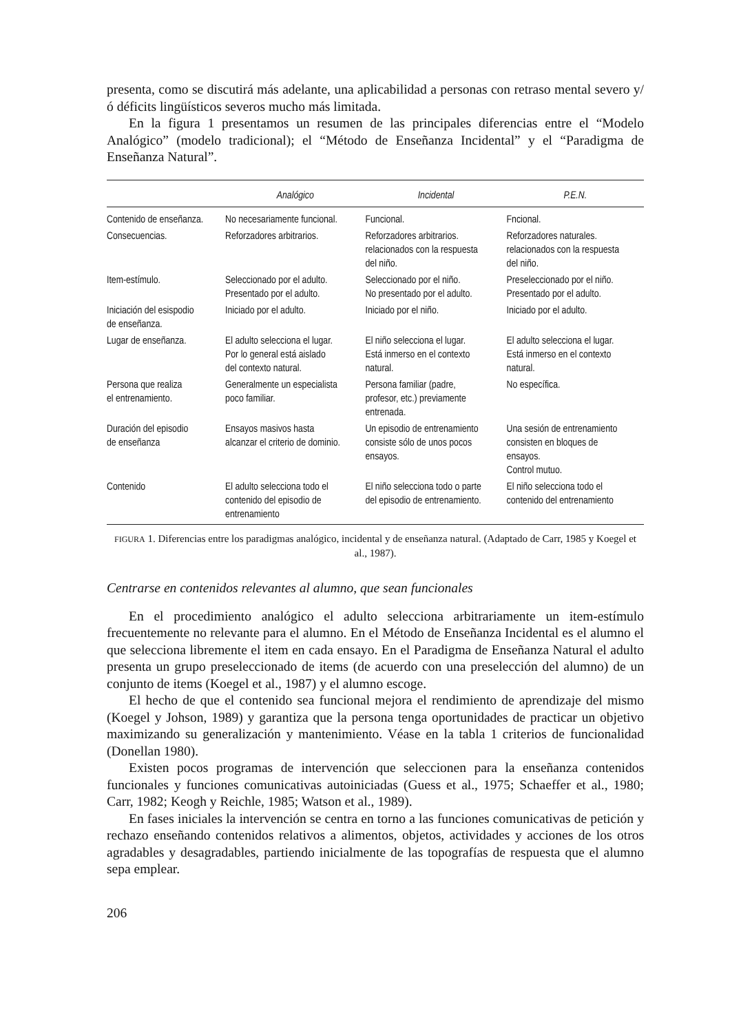presenta, como se discutirá más adelante, una aplicabilidad a personas con retraso mental severo y/ó déficits lingüísticos severos mucho más limitada.
En la figura 1 presentamos un resumen de las principales diferencias entre el “Modelo Analógico” (modelo tradicional); el “Método de Enseñanza Incidental” y el “Paradigma de Enseñanza Natural”.
| | Analógico | Incidental | P.E.N. |
| --- | --- | --- | --- |
| Contenido de enseñanza. | No necesariamente funcional. | Funcional. | Fncional. |
| Consecuencias. | Reforzadores arbitrarios. | Reforzadores arbitrarios. relacionados con la respuesta del niño. | Reforzadores naturales. relacionados con la respuesta del niño. |
| Item-estímulo. | Seleccionado por el adulto. Presentado por el adulto. | Seleccionado por el niño. No presentado por el adulto. | Preseleccionado por el niño. Presentado por el adulto. |
| Iniciación del esispodio de enseñanza. | Iniciado por el adulto. | Iniciado por el niño. | Iniciado por el adulto. |
| Lugar de enseñanza. | El adulto selecciona el lugar. Por lo general está aislado del contexto natural. | El niño selecciona el lugar. Está inmerso en el contexto natural. | El adulto selecciona el lugar. Está inmerso en el contexto natural. |
| Persona que realiza el entrenamiento. | Generalmente un especialista poco familiar. | Persona familiar (padre, profesor, etc.) previamente entrenada. | No específica. |
| Duración del episodio de enseñanza | Ensayos masivos hasta alcanzar el criterio de dominio. | Un episodio de entrenamiento consiste sólo de unos pocos ensayos. | Una sesión de entrenamiento consisten en bloques de ensayos. Control mutuo. |
| Contenido | El adulto selecciona todo el contenido del episodio de entrenamiento | El niño selecciona todo o parte del episodio de entrenamiento. | El niño selecciona todo el contenido del entrenamiento |
FIGURA 1. Diferencias entre los paradigmas analógico, incidental y de enseñanza natural. (Adaptado de Carr, 1985 y Koegel et al., 1987).
Centrarse en contenidos relevantes al alumno, que sean funcionales
En el procedimiento analógico el adulto selecciona arbitrariamente un item-estímulo frecuentemente no relevante para el alumno. En el Método de Enseñanza Incidental es el alumno el que selecciona libremente el item en cada ensayo. En el Paradigma de Enseñanza Natural el adulto presenta un grupo preseleccionado de items (de acuerdo con una preselección del alumno) de un conjunto de items (Koegel et al., 1987) y el alumno escoge.
El hecho de que el contenido sea funcional mejora el rendimiento de aprendizaje del mismo (Koegel y Johson, 1989) y garantiza que la persona tenga oportunidades de practicar un objetivo maximizando su generalización y mantenimiento. Véase en la tabla 1 criterios de funcionalidad (Donellan 1980).
Existen pocos programas de intervención que seleccionen para la enseñanza contenidos funcionales y funciones comunicativas autoiniciadas (Guess et al., 1975; Schaeffer et al., 1980; Carr, 1982; Keogh y Reichle, 1985; Watson et al., 1989).
En fases iniciales la intervención se centra en torno a las funciones comunicativas de petición y rechazo enseñando contenidos relativos a alimentos, objetos, actividades y acciones de los otros agradables y desagradables, partiendo inicialmente de las topografías de respuesta que el alumno sepa emplear.
206